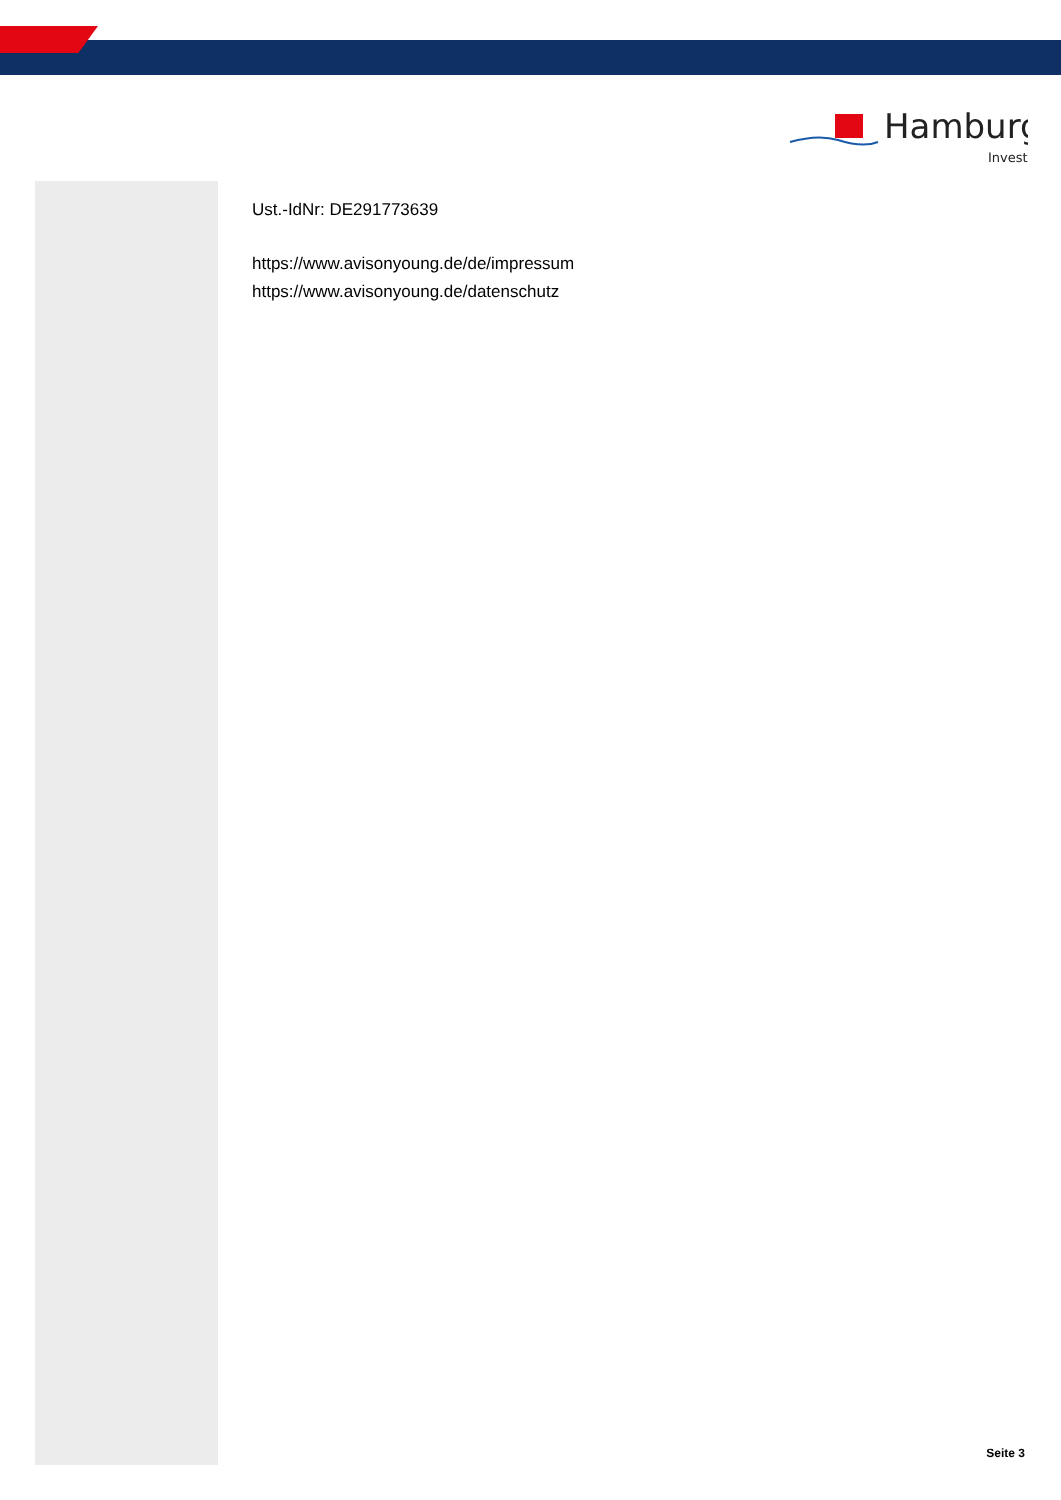Hamburg
Invest
Ust.-IdNr: DE291773639
https://www.avisonyoung.de/de/impressum
https://www.avisonyoung.de/datenschutz
Seite 3